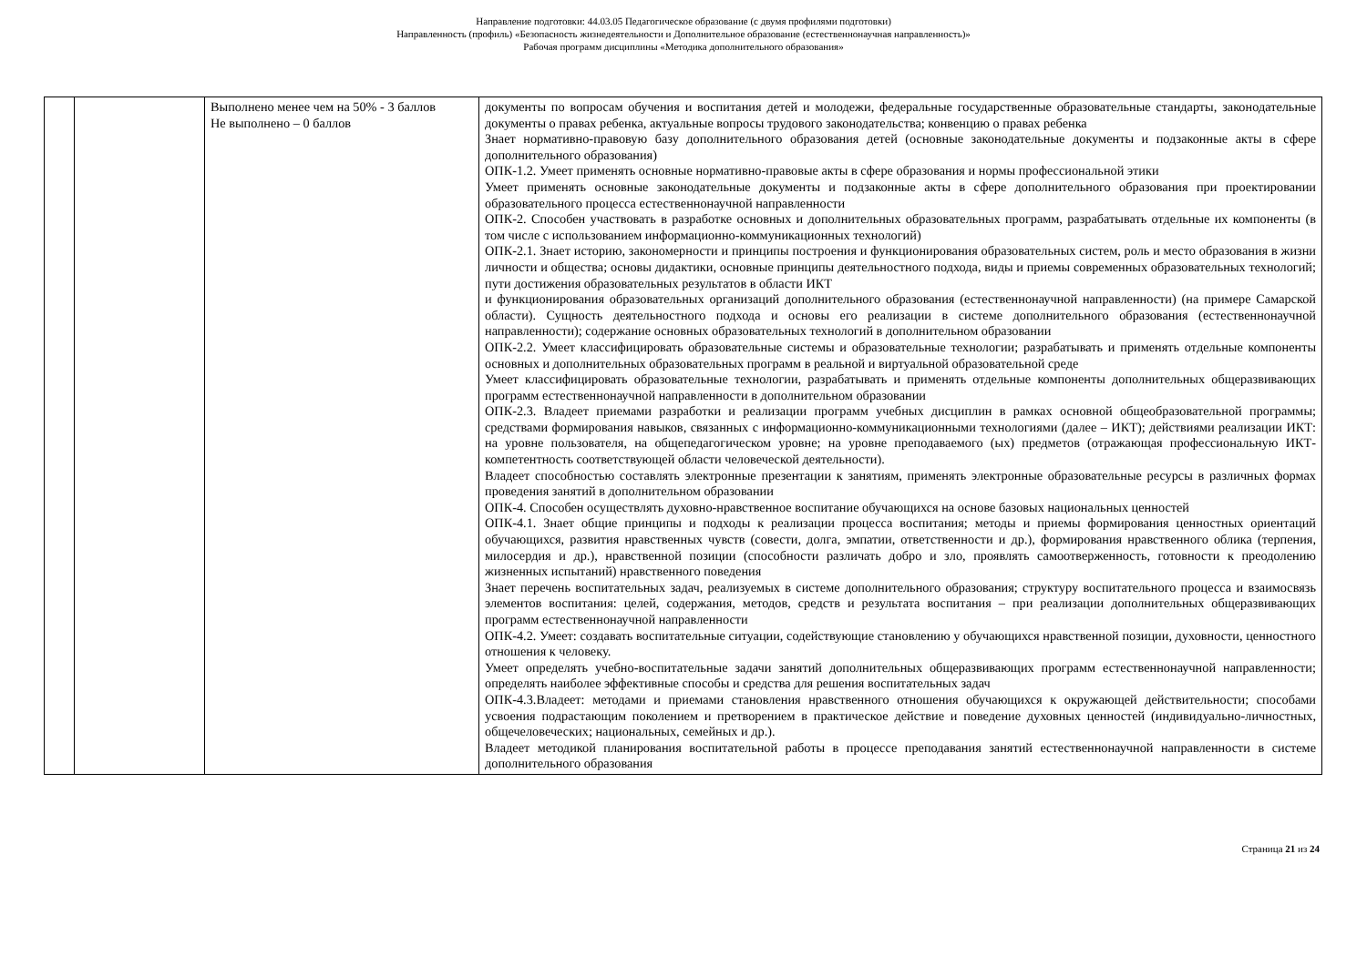Направление подготовки: 44.03.05 Педагогическое образование (с двумя профилями подготовки)
Направленность (профиль) «Безопасность жизнедеятельности и Дополнительное образование (естественнонаучная направленность)»
Рабочая программ дисциплины «Методика дополнительного образования»
| | | Выполнено менее чем на 50% - 3 баллов Не выполнено – 0 баллов | документы по вопросам обучения и воспитания детей и молодежи, федеральные государственные образовательные стандарты, законодательные документы о правах ребенка, актуальные вопросы трудового законодательства; конвенцию о правах ребенка Знает нормативно-правовую базу дополнительного образования детей (основные законодательные документы и подзаконные акты в сфере дополнительного образования) ОПК-1.2. Умеет применять основные нормативно-правовые акты в сфере образования и нормы профессиональной этики Умеет применять основные законодательные документы и подзаконные акты в сфере дополнительного образования при проектировании образовательного процесса естественнонаучной направленности ОПК-2. Способен участвовать в разработке основных и дополнительных образовательных программ, разрабатывать отдельные их компоненты (в том числе с использованием информационно-коммуникационных технологий) ОПК-2.1. Знает историю, закономерности и принципы построения и функционирования образовательных систем, роль и место образования в жизни личности и общества; основы дидактики, основные принципы деятельностного подхода, виды и приемы современных образовательных технологий; пути достижения образовательных результатов в области ИКТ и функционирования образовательных организаций дополнительного образования (естественнонаучной направленности) (на примере Самарской области). Сущность деятельностного подхода и основы его реализации в системе дополнительного образования (естественнонаучной направленности); содержание основных образовательных технологий в дополнительном образовании ОПК-2.2. Умеет классифицировать образовательные системы и образовательные технологии; разрабатывать и применять отдельные компоненты основных и дополнительных образовательных программ в реальной и виртуальной образовательной среде Умеет классифицировать образовательные технологии, разрабатывать и применять отдельные компоненты дополнительных общеразвивающих программ естественнонаучной направленности в дополнительном образовании ОПК-2.3. Владеет приемами разработки и реализации программ учебных дисциплин в рамках основной общеобразовательной программы; средствами формирования навыков, связанных с информационно-коммуникационными технологиями (далее – ИКТ); действиями реализации ИКТ: на уровне пользователя, на общепедагогическом уровне; на уровне преподаваемого (ых) предметов (отражающая профессиональную ИКТ-компетентность соответствующей области человеческой деятельности). Владеет способностью составлять электронные презентации к занятиям, применять электронные образовательные ресурсы в различных формах проведения занятий в дополнительном образовании ОПК-4. Способен осуществлять духовно-нравственное воспитание обучающихся на основе базовых национальных ценностей ОПК-4.1. Знает общие принципы и подходы к реализации процесса воспитания; методы и приемы формирования ценностных ориентаций обучающихся, развития нравственных чувств (совести, долга, эмпатии, ответственности и др.), формирования нравственного облика (терпения, милосердия и др.), нравственной позиции (способности различать добро и зло, проявлять самоотверженность, готовности к преодолению жизненных испытаний) нравственного поведения Знает перечень воспитательных задач, реализуемых в системе дополнительного образования; структуру воспитательного процесса и взаимосвязь элементов воспитания: целей, содержания, методов, средств и результата воспитания – при реализации дополнительных общеразвивающих программ естественнонаучной направленности ОПК-4.2. Умеет: создавать воспитательные ситуации, содействующие становлению у обучающихся нравственной позиции, духовности, ценностного отношения к человеку. Умеет определять учебно-воспитательные задачи занятий дополнительных общеразвивающих программ естественнонаучной направленности; определять наиболее эффективные способы и средства для решения воспитательных задач ОПК-4.3.Владеет: методами и приемами становления нравственного отношения обучающихся к окружающей действительности; способами усвоения подрастающим поколением и претворением в практическое действие и поведение духовных ценностей (индивидуально-личностных, общечеловеческих; национальных, семейных и др.). Владеет методикой планирования воспитательной работы в процессе преподавания занятий естественнонаучной направленности в системе дополнительного образования |
Страница 21 из 24